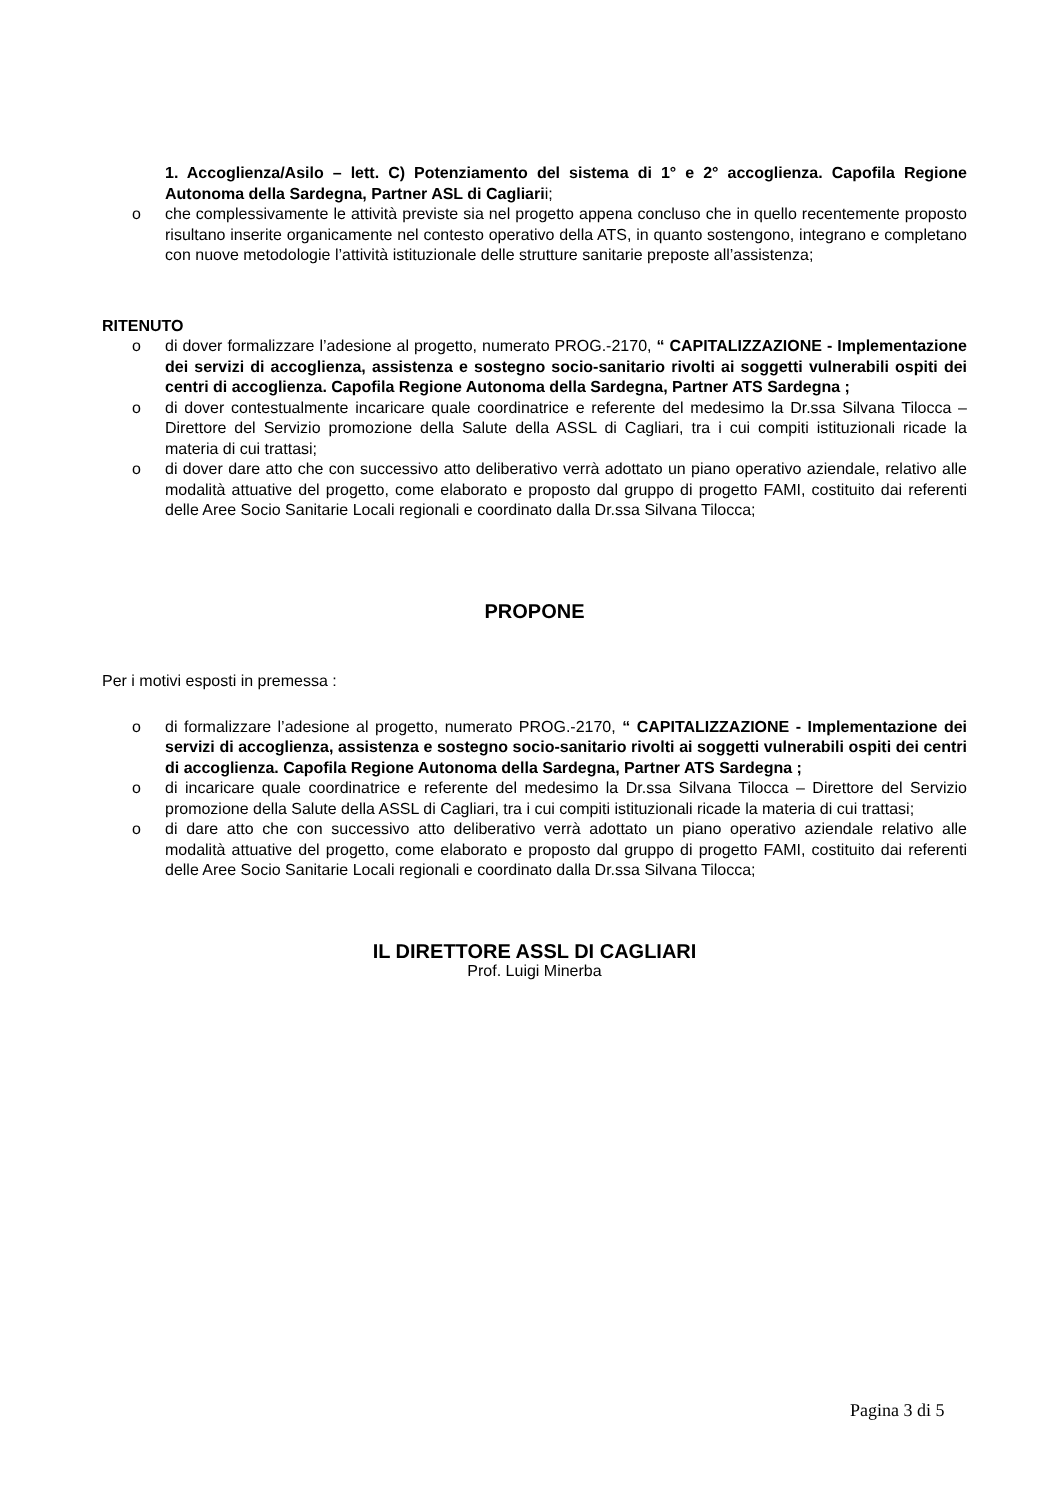1. Accoglienza/Asilo – lett. C) Potenziamento del sistema di 1° e 2° accoglienza. Capofila Regione Autonoma della Sardegna, Partner ASL di Cagliarii;
o che complessivamente le attività previste sia nel progetto appena concluso che in quello recentemente proposto risultano inserite organicamente nel contesto operativo della ATS, in quanto sostengono, integrano e completano con nuove metodologie l’attività istituzionale delle strutture sanitarie preposte all’assistenza;
RITENUTO
o di dover formalizzare l’adesione al progetto, numerato PROG.-2170, “ CAPITALIZZAZIONE - Implementazione dei servizi di accoglienza, assistenza e sostegno socio-sanitario rivolti ai soggetti vulnerabili ospiti dei centri di accoglienza. Capofila Regione Autonoma della Sardegna, Partner ATS Sardegna ;
o di dover contestualmente incaricare quale coordinatrice e referente del medesimo la Dr.ssa Silvana Tilocca – Direttore del Servizio promozione della Salute della ASSL di Cagliari, tra i cui compiti istituzionali ricade la materia di cui trattasi;
o di dover dare atto che con successivo atto deliberativo verrà adottato un piano operativo aziendale, relativo alle modalità attuative del progetto, come elaborato e proposto dal gruppo di progetto FAMI, costituito dai referenti delle Aree Socio Sanitarie Locali regionali e coordinato dalla Dr.ssa Silvana Tilocca;
PROPONE
Per i motivi esposti in premessa :
o di formalizzare l’adesione al progetto, numerato PROG.-2170, “ CAPITALIZZAZIONE - Implementazione dei servizi di accoglienza, assistenza e sostegno socio-sanitario rivolti ai soggetti vulnerabili ospiti dei centri di accoglienza. Capofila Regione Autonoma della Sardegna, Partner ATS Sardegna ;
o di incaricare quale coordinatrice e referente del medesimo la Dr.ssa Silvana Tilocca – Direttore del Servizio promozione della Salute della ASSL di Cagliari, tra i cui compiti istituzionali ricade la materia di cui trattasi;
o di dare atto che con successivo atto deliberativo verrà adottato un piano operativo aziendale relativo alle modalità attuative del progetto, come elaborato e proposto dal gruppo di progetto FAMI, costituito dai referenti delle Aree Socio Sanitarie Locali regionali e coordinato dalla Dr.ssa Silvana Tilocca;
IL DIRETTORE ASSL DI CAGLIARI
Prof. Luigi Minerba
Pagina 3 di 5